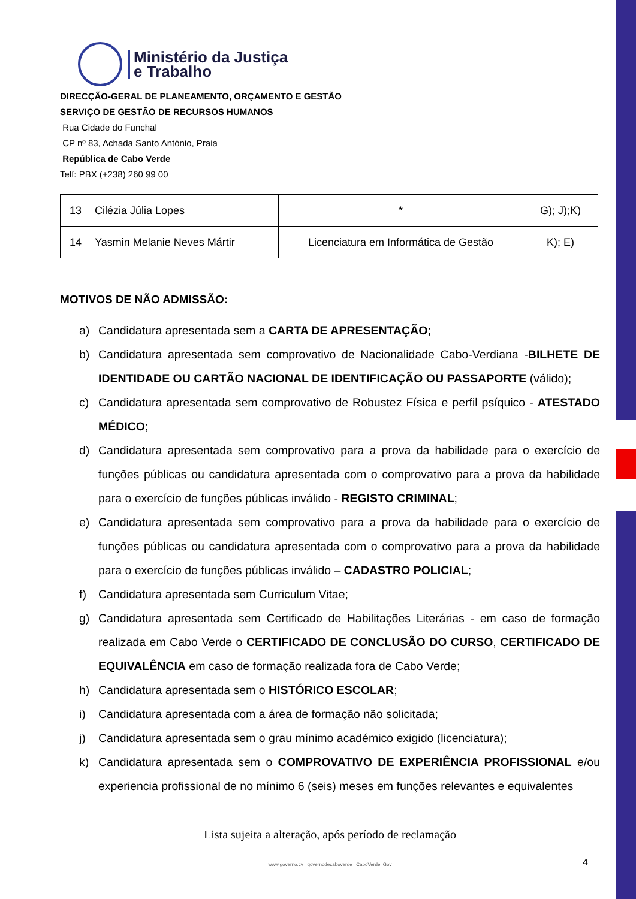Ministério da Justiça
e Trabalho
DIRECÇÃO-GERAL DE PLANEAMENTO, ORÇAMENTO E GESTÃO
SERVIÇO DE GESTÃO DE RECURSOS HUMANOS
Rua Cidade do Funchal
CP nº 83, Achada Santo António, Praia
República de Cabo Verde
Telf: PBX (+238) 260 99 00
| 13 | Cilézia Júlia Lopes | * | G); J);K) |
| 14 | Yasmin Melanie Neves Mártir | Licenciatura em Informática de Gestão | K); E) |
MOTIVOS DE NÃO ADMISSÃO:
a) Candidatura apresentada sem a CARTA DE APRESENTAÇÃO;
b) Candidatura apresentada sem comprovativo de Nacionalidade Cabo-Verdiana -BILHETE DE IDENTIDADE OU CARTÃO NACIONAL DE IDENTIFICAÇÃO OU PASSAPORTE (válido);
c) Candidatura apresentada sem comprovativo de Robustez Física e perfil psíquico - ATESTADO MÉDICO;
d) Candidatura apresentada sem comprovativo para a prova da habilidade para o exercício de funções públicas ou candidatura apresentada com o comprovativo para a prova da habilidade para o exercício de funções públicas inválido - REGISTO CRIMINAL;
e) Candidatura apresentada sem comprovativo para a prova da habilidade para o exercício de funções públicas ou candidatura apresentada com o comprovativo para a prova da habilidade para o exercício de funções públicas inválido – CADASTRO POLICIAL;
f) Candidatura apresentada sem Curriculum Vitae;
g) Candidatura apresentada sem Certificado de Habilitações Literárias - em caso de formação realizada em Cabo Verde o CERTIFICADO DE CONCLUSÃO DO CURSO, CERTIFICADO DE EQUIVALÊNCIA em caso de formação realizada fora de Cabo Verde;
h) Candidatura apresentada sem o HISTÓRICO ESCOLAR;
i) Candidatura apresentada com a área de formação não solicitada;
j) Candidatura apresentada sem o grau mínimo académico exigido (licenciatura);
k) Candidatura apresentada sem o COMPROVATIVO DE EXPERIÊNCIA PROFISSIONAL e/ou experiencia profissional de no mínimo 6 (seis) meses em funções relevantes e equivalentes
Lista sujeita a alteração, após período de reclamação
www.governo.cv governodecaboverde CaboVerde_Gov
4